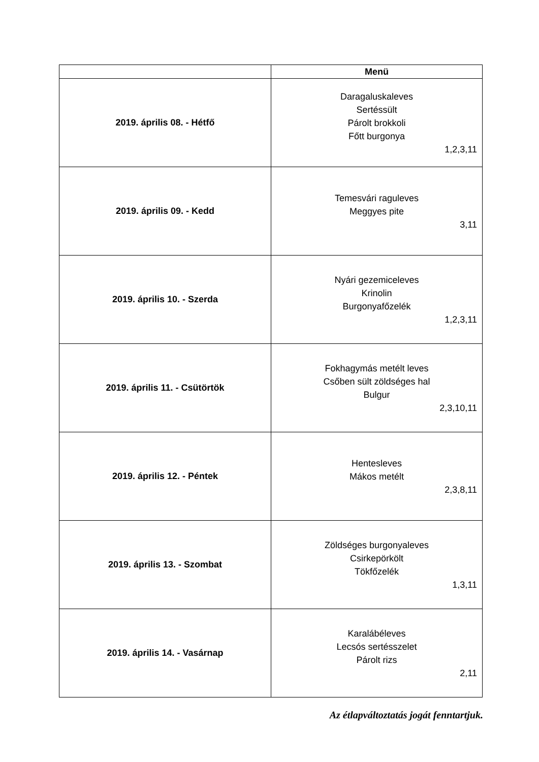| | Menü |
| --- | --- |
| 2019. április 08. - Hétfő | Daragaluskaleves Sertéssült Párolt brokkoli Főtt burgonya 1,2,3,11 |
| 2019. április 09. - Kedd | Temesvári raguleves Meggyes pite 3,11 |
| 2019. április 10. - Szerda | Nyári gezemiceleves Krinolin Burgonyafőzelék 1,2,3,11 |
| 2019. április 11. - Csütörtök | Fokhagymás metélt leves Csőben sült zöldséges hal Bulgur 2,3,10,11 |
| 2019. április 12. - Péntek | Hentesleves Mákos metélt 2,3,8,11 |
| 2019. április 13. - Szombat | Zöldséges burgonyaleves Csirkepörkölt Tökfőzelék 1,3,11 |
| 2019. április 14. - Vasárnap | Karalábéleves Lecsós sertésszelet Párolt rizs 2,11 |
Az étlapváltoztatás jogát fenntartjuk.